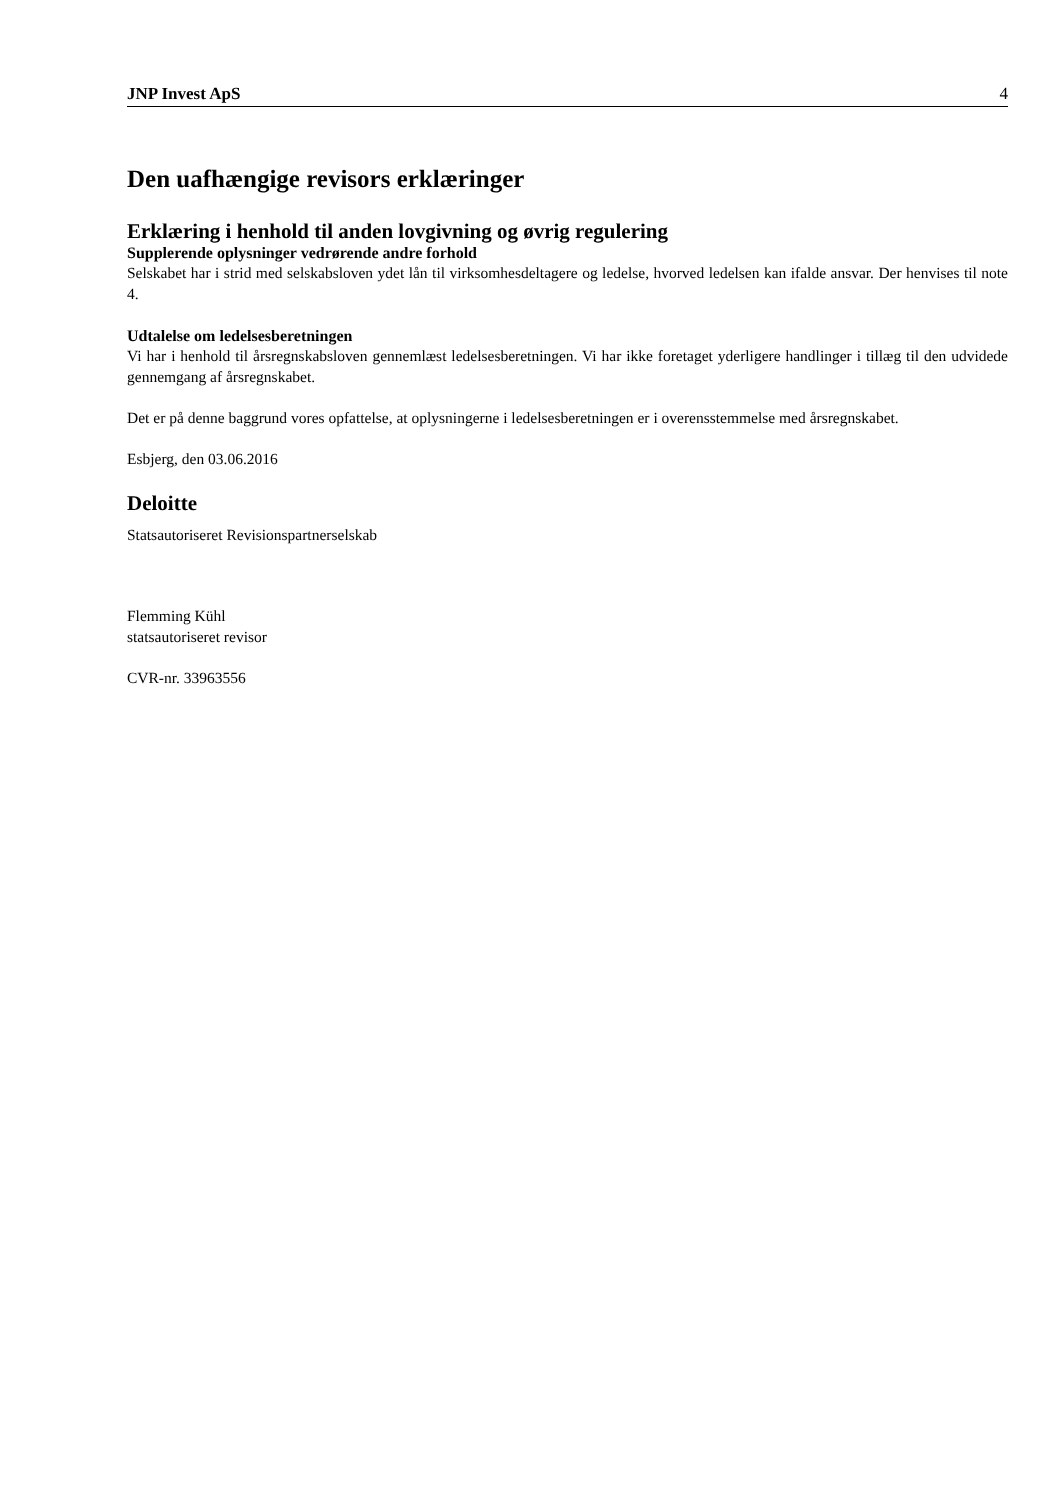JNP Invest ApS 4
Den uafhængige revisors erklæringer
Erklæring i henhold til anden lovgivning og øvrig regulering
Supplerende oplysninger vedrørende andre forhold
Selskabet har i strid med selskabsloven ydet lån til virksomhesdeltagere og ledelse, hvorved ledelsen kan ifalde ansvar. Der henvises til note 4.
Udtalelse om ledelsesberetningen
Vi har i henhold til årsregnskabsloven gennemlæst ledelsesberetningen. Vi har ikke foretaget yderligere handlinger i tillæg til den udvidede gennemgang af årsregnskabet.
Det er på denne baggrund vores opfattelse, at oplysningerne i ledelsesberetningen er i overensstemmelse med årsregnskabet.
Esbjerg, den 03.06.2016
Deloitte
Statsautoriseret Revisionspartnerselskab
Flemming Kühl
statsautoriseret revisor
CVR-nr. 33963556